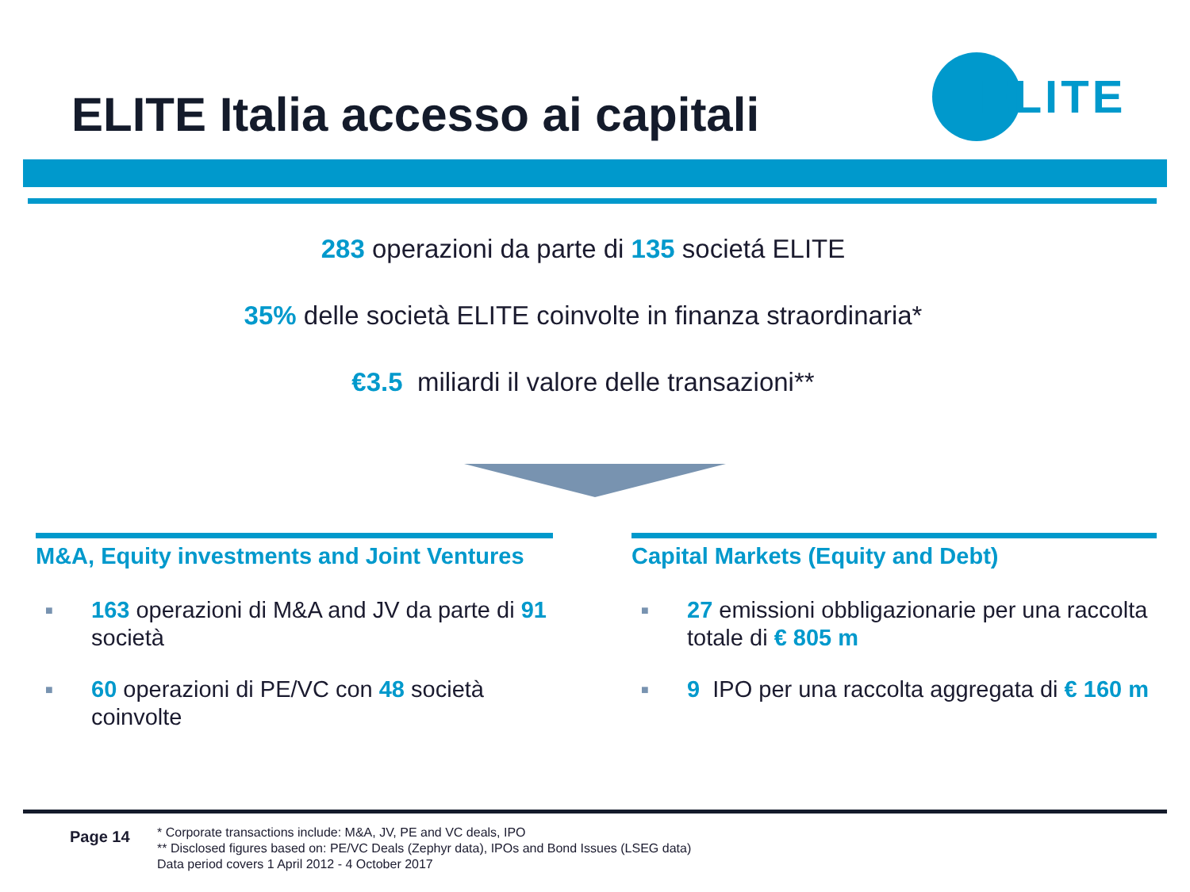ELITE Italia accesso ai capitali
ELITE
283 operazioni da parte di 135 societá ELITE
35% delle società ELITE coinvolte in finanza straordinaria*
€3.5 miliardi il valore delle transazioni**
M&A, Equity investments and Joint Ventures
■ 163 operazioni di M&A and JV da parte di 91 società
■ 60 operazioni di PE/VC con 48 società coinvolte
Capital Markets (Equity and Debt)
■ 27 emissioni obbligazionarie per una raccolta totale di € 805 m
■ 9 IPO per una raccolta aggregata di € 160 m
Page 14
* Corporate transactions include: M&A, JV, PE and VC deals, IPO
** Disclosed figures based on: PE/VC Deals (Zephyr data), IPOs and Bond Issues (LSEG data)
Data period covers 1 April 2012 - 4 October 2017